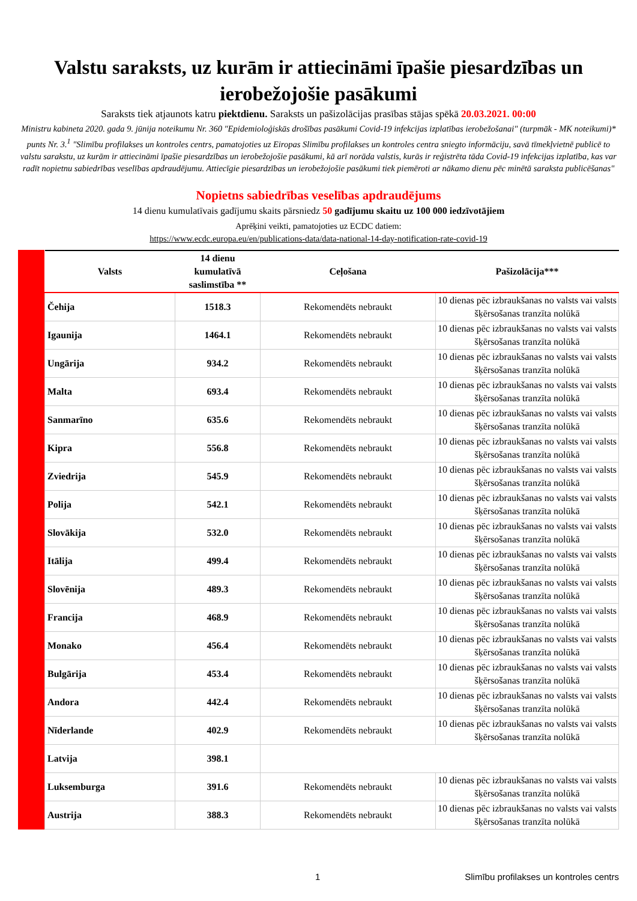Valstu saraksts, uz kurām ir attiecināmi īpašie piesardzības un ierobežojošie pasākumi
Saraksts tiek atjaunots katru piektdienu. Saraksts un pašizolācijas prasības stājas spēkā 20.03.2021. 00:00
Ministru kabineta 2020. gada 9. jūnija noteikumu Nr. 360 "Epidemioloģiskās drošības pasākumi Covid-19 infekcijas izplatības ierobežošanai" (turpmāk - MK noteikumi)* punts Nr. 3.<sup>1</sup> "Slimību profilakses un kontroles centrs, pamatojoties uz Eiropas Slimību profilakses un kontroles centra sniegto informāciju, savā tīmekļvietnē publicē to valstu sarakstu, uz kurām ir attiecināmi īpašie piesardzības un ierobežojošie pasākumi, kā arī norāda valstis, kurās ir reģistrēta tāda Covid-19 infekcijas izplatība, kas var radīt nopietnu sabiedrības veselības apdraudējumu. Attiecīgie piesardzības un ierobežojošie pasākumi tiek piemēroti ar nākamo dienu pēc minētā saraksta publicēšanas"
Nopietns sabiedrības veselības apdraudējums
14 dienu kumulatīvais gadījumu skaits pārsniedz 50 gadījumu skaitu uz 100 000 iedzīvotājiem
Aprēķini veikti, pamatojoties uz ECDC datiem:
https://www.ecdc.europa.eu/en/publications-data/data-national-14-day-notification-rate-covid-19
| Valsts | 14 dienu kumulatīvā saslimstība ** | Ceļošana | Pašizolācija*** |
| --- | --- | --- | --- |
| Čehija | 1518.3 | Rekomendēts nebraukt | 10 dienas pēc izbraukšanas no valsts vai valsts šķērsošanas tranzīta nolūkā |
| Igaunija | 1464.1 | Rekomendēts nebraukt | 10 dienas pēc izbraukšanas no valsts vai valsts šķērsošanas tranzīta nolūkā |
| Ungārija | 934.2 | Rekomendēts nebraukt | 10 dienas pēc izbraukšanas no valsts vai valsts šķērsošanas tranzīta nolūkā |
| Malta | 693.4 | Rekomendēts nebraukt | 10 dienas pēc izbraukšanas no valsts vai valsts šķērsošanas tranzīta nolūkā |
| Sanmarīno | 635.6 | Rekomendēts nebraukt | 10 dienas pēc izbraukšanas no valsts vai valsts šķērsošanas tranzīta nolūkā |
| Kipra | 556.8 | Rekomendēts nebraukt | 10 dienas pēc izbraukšanas no valsts vai valsts šķērsošanas tranzīta nolūkā |
| Zviedrija | 545.9 | Rekomendēts nebraukt | 10 dienas pēc izbraukšanas no valsts vai valsts šķērsošanas tranzīta nolūkā |
| Polija | 542.1 | Rekomendēts nebraukt | 10 dienas pēc izbraukšanas no valsts vai valsts šķērsošanas tranzīta nolūkā |
| Slovākija | 532.0 | Rekomendēts nebraukt | 10 dienas pēc izbraukšanas no valsts vai valsts šķērsošanas tranzīta nolūkā |
| Itālija | 499.4 | Rekomendēts nebraukt | 10 dienas pēc izbraukšanas no valsts vai valsts šķērsošanas tranzīta nolūkā |
| Slovēnija | 489.3 | Rekomendēts nebraukt | 10 dienas pēc izbraukšanas no valsts vai valsts šķērsošanas tranzīta nolūkā |
| Francija | 468.9 | Rekomendēts nebraukt | 10 dienas pēc izbraukšanas no valsts vai valsts šķērsošanas tranzīta nolūkā |
| Monako | 456.4 | Rekomendēts nebraukt | 10 dienas pēc izbraukšanas no valsts vai valsts šķērsošanas tranzīta nolūkā |
| Bulgārija | 453.4 | Rekomendēts nebraukt | 10 dienas pēc izbraukšanas no valsts vai valsts šķērsošanas tranzīta nolūkā |
| Andora | 442.4 | Rekomendēts nebraukt | 10 dienas pēc izbraukšanas no valsts vai valsts šķērsošanas tranzīta nolūkā |
| Nīderlande | 402.9 | Rekomendēts nebraukt | 10 dienas pēc izbraukšanas no valsts vai valsts šķērsošanas tranzīta nolūkā |
| Latvija | 398.1 | | |
| Luksemburga | 391.6 | Rekomendēts nebraukt | 10 dienas pēc izbraukšanas no valsts vai valsts šķērsošanas tranzīta nolūkā |
| Austrija | 388.3 | Rekomendēts nebraukt | 10 dienas pēc izbraukšanas no valsts vai valsts šķērsošanas tranzīta nolūkā |
1 Slimību profilakses un kontroles centrs